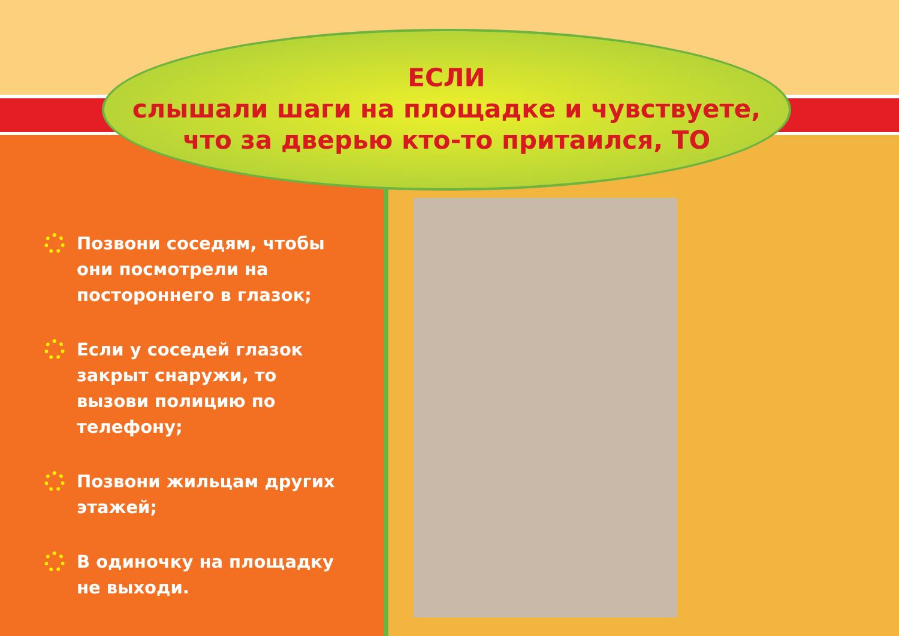ЕСЛИ
слышали шаги на площадке и чувствуете,
что за дверью кто-то притаился, ТО
Позвони соседям, чтобы они посмотрели на постороннего в глазок;
Если у соседей глазок закрыт снаружи, то вызови полицию по телефону;
Позвони жильцам других этажей;
В одиночку на площадку не выходи.